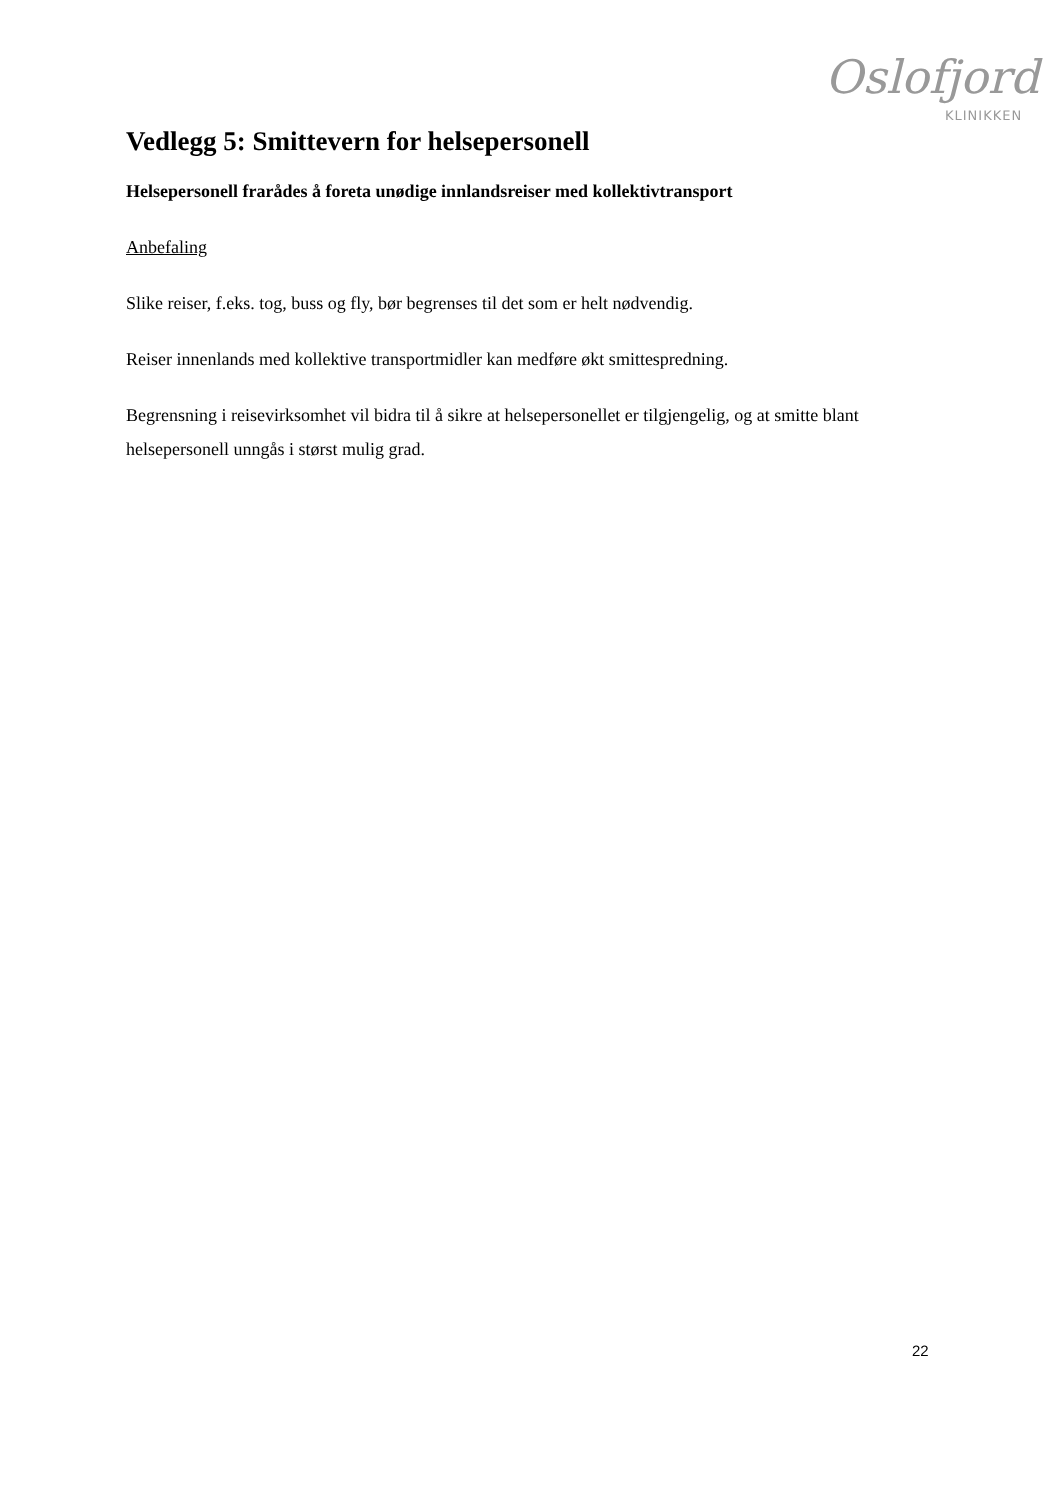Oslofjord
KLINIKKEN
Vedlegg 5: Smittevern for helsepersonell
Helsepersonell frarådes å foreta unødige innlandsreiser med kollektivtransport
Anbefaling
Slike reiser, f.eks. tog, buss og fly, bør begrenses til det som er helt nødvendig.
Reiser innenlands med kollektive transportmidler kan medføre økt smittespredning.
Begrensning i reisevirksomhet vil bidra til å sikre at helsepersonellet er tilgjengelig, og at smitte blant helsepersonell unngås i størst mulig grad.
22